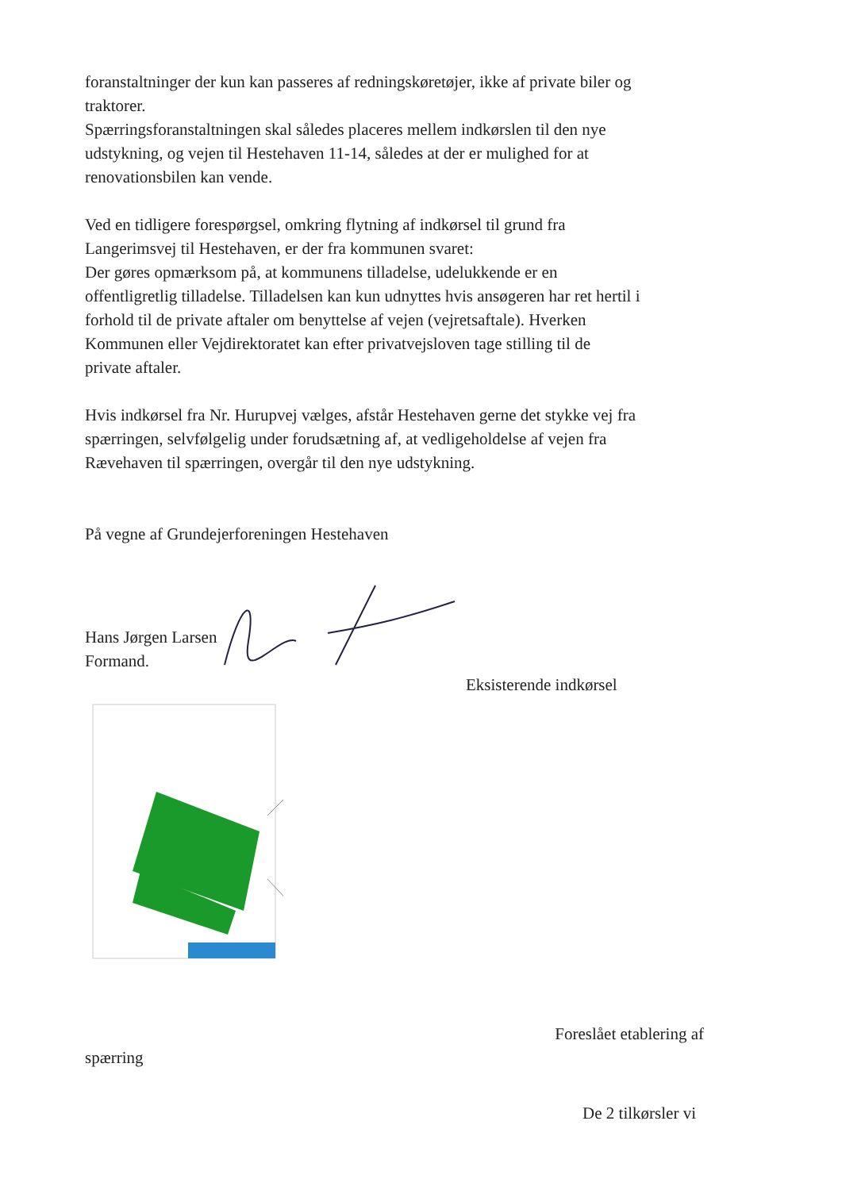foranstaltninger der kun kan passeres af redningskøretøjer, ikke af private biler og traktorer.
Spærringsforanstaltningen skal således placeres mellem indkørslen til den nye udstykning, og vejen til Hestehaven 11-14, således at der er mulighed for at renovationsbilen kan vende.
Ved en tidligere forespørgsel, omkring flytning af indkørsel til grund fra Langerimsvej til Hestehaven, er der fra kommunen svaret:
Der gøres opmærksom på, at kommunens tilladelse, udelukkende er en offentligretlig tilladelse. Tilladelsen kan kun udnyttes hvis ansøgeren har ret hertil i forhold til de private aftaler om benyttelse af vejen (vejretsaftale). Hverken Kommunen eller Vejdirektoratet kan efter privatvejsloven tage stilling til de private aftaler.
Hvis indkørsel fra Nr. Hurupvej vælges, afstår Hestehaven gerne det stykke vej fra spærringen, selvfølgelig under forudsætning af, at vedligeholdelse af vejen fra Rævehaven til spærringen, overgår til den nye udstykning.
På vegne af Grundejerforeningen Hestehaven
Hans Jørgen Larsen
Formand.
Eksisterende indkørsel
Foreslået etablering af
spærring
De 2 tilkørsler vi